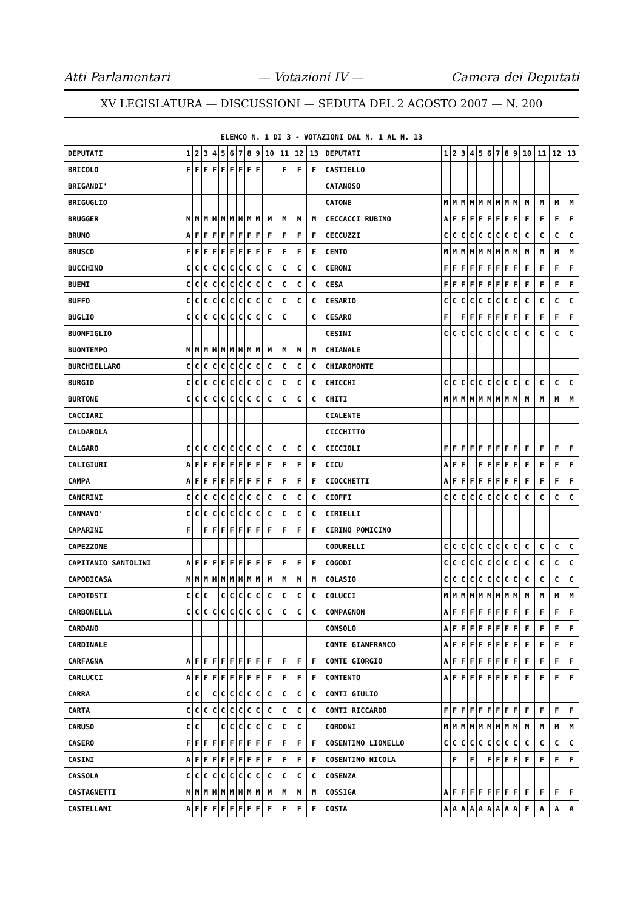Atti Parlamentari — Votazioni IV — Camera dei Deputati
XV LEGISLATURA — DISCUSSIONI — SEDUTA DEL 2 AGOSTO 2007 — N. 200
| ELENCO N. 1 DI 3 - VOTAZIONI DAL N. 1 AL N. 13 | | | | | | | | | | | | | | | | | | | | | | | | | | | |
| --- | --- | --- | --- | --- | --- | --- | --- | --- | --- | --- | --- | --- | --- | --- | --- | --- | --- | --- | --- | --- | --- | --- | --- | --- | --- | --- | --- |
| DEPUTATI | 1 | 2 | 3 | 4 | 5 | 6 | 7 | 8 | 9 | 10 | 11 | 12 | 13 | DEPUTATI | 1 | 2 | 3 | 4 | 5 | 6 | 7 | 8 | 9 | 10 | 11 | 12 | 13 |
| BRICOLO | F | F | F | F | F | F | F | F | F | | F | F | F | CASTIELLO | | | | | | | | | | | | | |
| BRIGANDI' | | | | | | | | | | | | | | CATANOSO | | | | | | | | | | | | | |
| BRIGUGLIO | | | | | | | | | | | | | | CATONE | M | M | M | M | M | M | M | M | M | M | M | M | M |
| BRUGGER | M | M | M | M | M | M | M | M | M | M | M | M | M | CECCACCI RUBINO | A | F | F | F | F | F | F | F | F | F | F | F | F |
| BRUNO | A | F | F | F | F | F | F | F | F | F | F | F | F | CECCUZZI | C | C | C | C | C | C | C | C | C | C | C | C | C |
| BRUSCO | F | F | F | F | F | F | F | F | F | F | F | F | F | CENTO | M | M | M | M | M | M | M | M | M | M | M | M | M |
| BUCCHINO | C | C | C | C | C | C | C | C | C | C | C | C | C | CERONI | F | F | F | F | F | F | F | F | F | F | F | F | F |
| BUEMI | C | C | C | C | C | C | C | C | C | C | C | C | C | CESA | F | F | F | F | F | F | F | F | F | F | F | F | F |
| BUFFO | C | C | C | C | C | C | C | C | C | C | C | C | C | CESARIO | C | C | C | C | C | C | C | C | C | C | C | C | C |
| BUGLIO | C | C | C | C | C | C | C | C | C | C | C | | C | CESARO | F | | F | F | F | F | F | F | F | F | F | F | F |
| BUONFIGLIO | | | | | | | | | | | | | | CESINI | C | C | C | C | C | C | C | C | C | C | C | C | C |
| BUONTEMPO | M | M | M | M | M | M | M | M | M | M | M | M | M | CHIANALE | | | | | | | | | | | | | |
| BURCHIELLARO | C | C | C | C | C | C | C | C | C | C | C | C | C | CHIAROMONTE | | | | | | | | | | | | | |
| BURGIO | C | C | C | C | C | C | C | C | C | C | C | C | C | CHICCHI | C | C | C | C | C | C | C | C | C | C | C | C | C |
| BURTONE | C | C | C | C | C | C | C | C | C | C | C | C | C | CHITI | M | M | M | M | M | M | M | M | M | M | M | M | M |
| CACCIARI | | | | | | | | | | | | | | CIALENTE | | | | | | | | | | | | | |
| CALDAROLA | | | | | | | | | | | | | | CICCHITTO | | | | | | | | | | | | | |
| CALGARO | C | C | C | C | C | C | C | C | C | C | C | C | C | CICCIOLI | F | F | F | F | F | F | F | F | F | F | F | F | F |
| CALIGIURI | A | F | F | F | F | F | F | F | F | F | F | F | F | CICU | A | F | F | | F | F | F | F | F | F | F | F | F |
| CAMPA | A | F | F | F | F | F | F | F | F | F | F | F | F | CIOCCHETTI | A | F | F | F | F | F | F | F | F | F | F | F | F |
| CANCRINI | C | C | C | C | C | C | C | C | C | C | C | C | C | CIOFFI | C | C | C | C | C | C | C | C | C | C | C | C | C |
| CANNAVO' | C | C | C | C | C | C | C | C | C | C | C | C | C | CIRIELLI | | | | | | | | | | | | | |
| CAPARINI | F | | F | F | F | F | F | F | F | F | F | F | F | CIRINO POMICINO | | | | | | | | | | | | | |
| CAPEZZONE | | | | | | | | | | | | | | CODURELLI | C | C | C | C | C | C | C | C | C | C | C | C | C |
| CAPITANIO SANTOLINI | A | F | F | F | F | F | F | F | F | F | F | F | F | COGODI | C | C | C | C | C | C | C | C | C | C | C | C | C |
| CAPODICASA | M | M | M | M | M | M | M | M | M | M | M | M | M | COLASIO | C | C | C | C | C | C | C | C | C | C | C | C | C |
| CAPOTOSTI | C | C | C | | C | C | C | C | C | C | C | C | C | COLUCCI | M | M | M | M | M | M | M | M | M | M | M | M | M |
| CARBONELLA | C | C | C | C | C | C | C | C | C | C | C | C | C | COMPAGNON | A | F | F | F | F | F | F | F | F | F | F | F | F |
| CARDANO | | | | | | | | | | | | | | CONSOLO | A | F | F | F | F | F | F | F | F | F | F | F | F |
| CARDINALE | | | | | | | | | | | | | | CONTE GIANFRANCO | A | F | F | F | F | F | F | F | F | F | F | F | F |
| CARFAGNA | A | F | F | F | F | F | F | F | F | F | F | F | F | CONTE GIORGIO | A | F | F | F | F | F | F | F | F | F | F | F | F |
| CARLUCCI | A | F | F | F | F | F | F | F | F | F | F | F | F | CONTENTO | A | F | F | F | F | F | F | F | F | F | F | F | F |
| CARRA | C | C | | C | C | C | C | C | C | C | C | C | C | CONTI GIULIO | | | | | | | | | | | | | |
| CARTA | C | C | C | C | C | C | C | C | C | C | C | C | C | CONTI RICCARDO | F | F | F | F | F | F | F | F | F | F | F | F | F |
| CARUSO | C | C | | | C | C | C | C | C | C | C | C | | CORDONI | M | M | M | M | M | M | M | M | M | M | M | M | M |
| CASERO | F | F | F | F | F | F | F | F | F | F | F | F | F | COSENTINO LIONELLO | C | C | C | C | C | C | C | C | C | C | C | C | C |
| CASINI | A | F | F | F | F | F | F | F | F | F | F | F | F | COSENTINO NICOLA | | F | | F | | F | F | F | F | F | F | F | F |
| CASSOLA | C | C | C | C | C | C | C | C | C | C | C | C | C | COSENZA | | | | | | | | | | | | | |
| CASTAGNETTI | M | M | M | M | M | M | M | M | M | M | M | M | M | COSSIGA | A | F | F | F | F | F | F | F | F | F | F | F | F |
| CASTELLANI | A | F | F | F | F | F | F | F | F | F | F | F | F | COSTA | A | A | A | A | A | A | A | A | A | F | A | A | A |